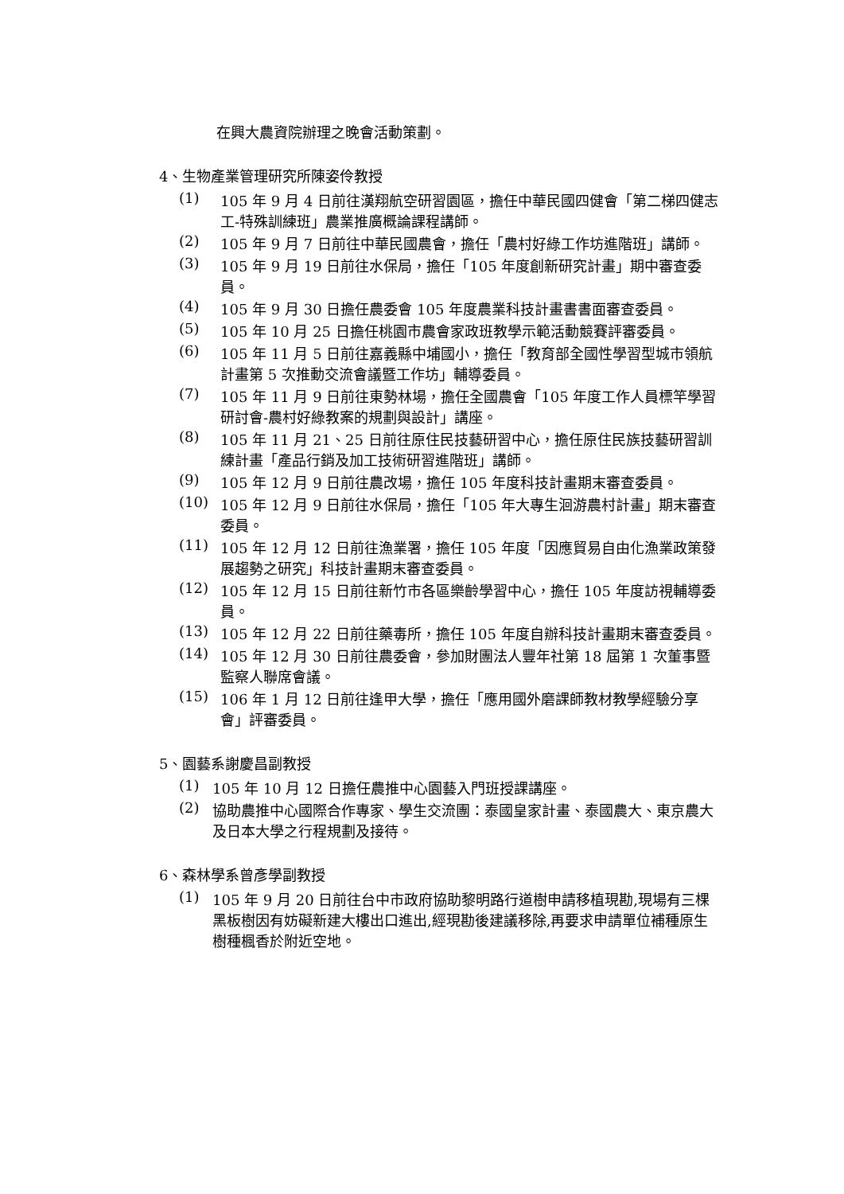在興大農資院辦理之晚會活動策劃。
4、生物產業管理研究所陳姿伶教授
(1) 105 年 9 月 4 日前往漢翔航空研習園區，擔任中華民國四健會「第二梯四健志工-特殊訓練班」農業推廣概論課程講師。
(2) 105 年 9 月 7 日前往中華民國農會，擔任「農村好綠工作坊進階班」講師。
(3) 105 年 9 月 19 日前往水保局，擔任「105 年度創新研究計畫」期中審查委員。
(4) 105 年 9 月 30 日擔任農委會 105 年度農業科技計畫書書面審查委員。
(5) 105 年 10 月 25 日擔任桃園市農會家政班教學示範活動競賽評審委員。
(6) 105 年 11 月 5 日前往嘉義縣中埔國小，擔任「教育部全國性學習型城市領航計畫第 5 次推動交流會議暨工作坊」輔導委員。
(7) 105 年 11 月 9 日前往東勢林場，擔任全國農會「105 年度工作人員標竿學習研討會-農村好綠教案的規劃與設計」講座。
(8) 105 年 11 月 21、25 日前往原住民技藝研習中心，擔任原住民族技藝研習訓練計畫「產品行銷及加工技術研習進階班」講師。
(9) 105 年 12 月 9 日前往農改場，擔任 105 年度科技計畫期末審查委員。
(10) 105 年 12 月 9 日前往水保局，擔任「105 年大專生洄游農村計畫」期末審查委員。
(11) 105 年 12 月 12 日前往漁業署，擔任 105 年度「因應貿易自由化漁業政策發展趨勢之研究」科技計畫期末審查委員。
(12) 105 年 12 月 15 日前往新竹市各區樂齡學習中心，擔任 105 年度訪視輔導委員。
(13) 105 年 12 月 22 日前往藥毒所，擔任 105 年度自辦科技計畫期末審查委員。
(14) 105 年 12 月 30 日前往農委會，參加財團法人豐年社第 18 屆第 1 次董事暨監察人聯席會議。
(15) 106 年 1 月 12 日前往逢甲大學，擔任「應用國外磨課師教材教學經驗分享會」評審委員。
5、園藝系謝慶昌副教授
(1) 105 年 10 月 12 日擔任農推中心園藝入門班授課講座。
(2) 協助農推中心國際合作專家、學生交流團：泰國皇家計畫、泰國農大、東京農大及日本大學之行程規劃及接待。
6、森林學系曾彥學副教授
(1) 105 年 9 月 20 日前往台中市政府協助黎明路行道樹申請移植現勘,現場有三棵黑板樹因有妨礙新建大樓出口進出,經現勘後建議移除,再要求申請單位補種原生樹種楓香於附近空地。